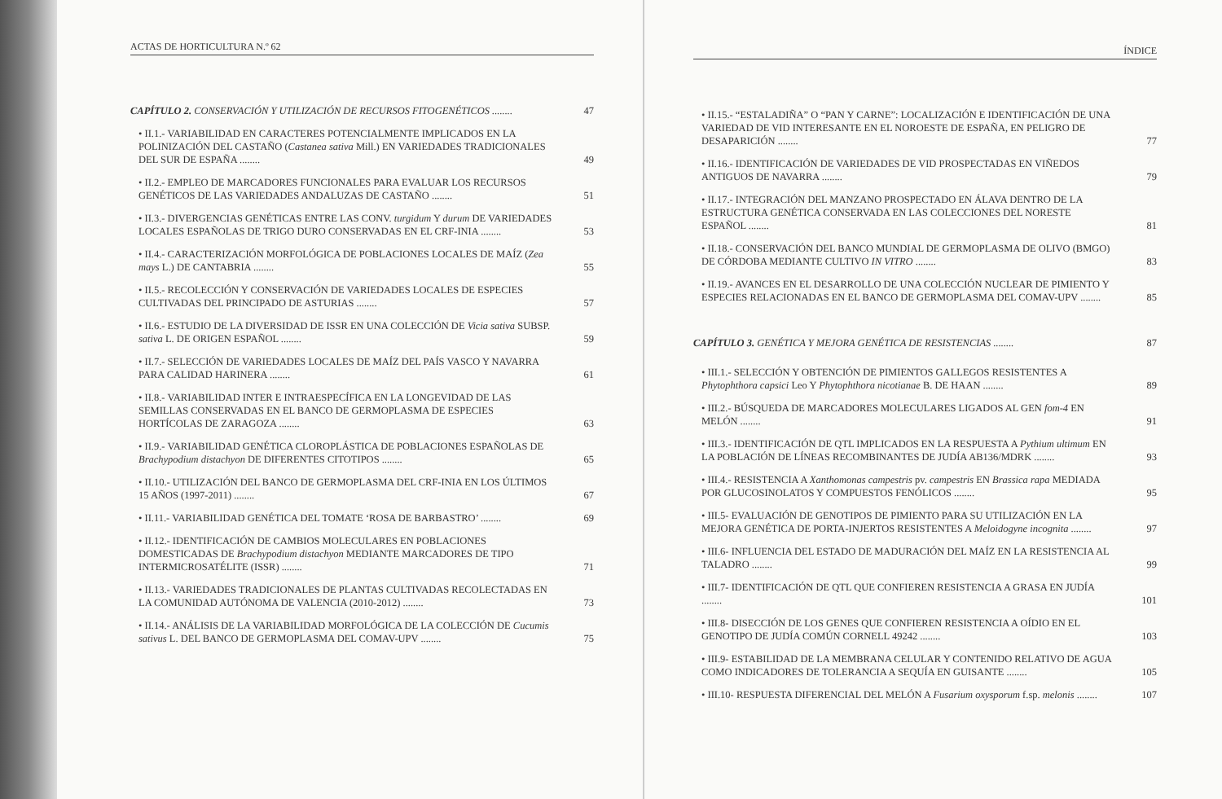ACTAS DE HORTICULTURA N.º 62
CAPÍTULO 2. CONSERVACIÓN Y UTILIZACIÓN DE RECURSOS FITOGENÉTICOS ........
47
• II.1.- VARIABILIDAD EN CARACTERES POTENCIALMENTE IMPLICADOS EN LA POLINIZACIÓN DEL CASTAÑO (Castanea sativa Mill.) EN VARIEDADES TRADICIONALES DEL SUR DE ESPAÑA ........
49
• II.2.- EMPLEO DE MARCADORES FUNCIONALES PARA EVALUAR LOS RECURSOS GENÉTICOS DE LAS VARIEDADES ANDALUZAS DE CASTAÑO ........
51
• II.3.- DIVERGENCIAS GENÉTICAS ENTRE LAS CONV. turgidum Y durum DE VARIEDADES LOCALES ESPAÑOLAS DE TRIGO DURO CONSERVADAS EN EL CRF-INIA ........
53
• II.4.- CARACTERIZACIÓN MORFOLÓGICA DE POBLACIONES LOCALES DE MAÍZ (Zea mays L.) DE CANTABRIA ........
55
• II.5.- RECOLECCIÓN Y CONSERVACIÓN DE VARIEDADES LOCALES DE ESPECIES CULTIVADAS DEL PRINCIPADO DE ASTURIAS ........
57
• II.6.- ESTUDIO DE LA DIVERSIDAD DE ISSR EN UNA COLECCIÓN DE Vicia sativa SUBSP. sativa L. DE ORIGEN ESPAÑOL ........
59
• II.7.- SELECCIÓN DE VARIEDADES LOCALES DE MAÍZ DEL PAÍS VASCO Y NAVARRA PARA CALIDAD HARINERA ........
61
• II.8.- VARIABILIDAD INTER E INTRAESPECÍFICA EN LA LONGEVIDAD DE LAS SEMILLAS CONSERVADAS EN EL BANCO DE GERMOPLASMA DE ESPECIES HORTÍCOLAS DE ZARAGOZA ........
63
• II.9.- VARIABILIDAD GENÉTICA CLOROPLÁSTICA DE POBLACIONES ESPAÑOLAS DE Brachypodium distachyon DE DIFERENTES CITOTIPOS ........
65
• II.10.- UTILIZACIÓN DEL BANCO DE GERMOPLASMA DEL CRF-INIA EN LOS ÚLTIMOS 15 AÑOS (1997-2011) ........
67
• II.11.- VARIABILIDAD GENÉTICA DEL TOMATE ‘ROSA DE BARBASTRO’ ........
69
• II.12.- IDENTIFICACIÓN DE CAMBIOS MOLECULARES EN POBLACIONES DOMESTICADAS DE Brachypodium distachyon MEDIANTE MARCADORES DE TIPO INTERMICROSATÉLITE (ISSR) ........
71
• II.13.- VARIEDADES TRADICIONALES DE PLANTAS CULTIVADAS RECOLECTADAS EN LA COMUNIDAD AUTÓNOMA DE VALENCIA (2010-2012) ........
73
• II.14.- ANÁLISIS DE LA VARIABILIDAD MORFOLÓGICA DE LA COLECCIÓN DE Cucumis sativus L. DEL BANCO DE GERMOPLASMA DEL COMAV-UPV ........
75
ÍNDICE
• II.15.- “ESTALADIÑA” O “PAN Y CARNE”: LOCALIZACIÓN E IDENTIFICACIÓN DE UNA VARIEDAD DE VID INTERESANTE EN EL NOROESTE DE ESPAÑA, EN PELIGRO DE DESAPARICIÓN ........
77
• II.16.- IDENTIFICACIÓN DE VARIEDADES DE VID PROSPECTADAS EN VIÑEDOS ANTIGUOS DE NAVARRA ........
79
• II.17.- INTEGRACIÓN DEL MANZANO PROSPECTADO EN ÁLAVA DENTRO DE LA ESTRUCTURA GENÉTICA CONSERVADA EN LAS COLECCIONES DEL NORESTE ESPAÑOL ........
81
• II.18.- CONSERVACIÓN DEL BANCO MUNDIAL DE GERMOPLASMA DE OLIVO (BMGO) DE CÓRDOBA MEDIANTE CULTIVO IN VITRO ........
83
• II.19.- AVANCES EN EL DESARROLLO DE UNA COLECCIÓN NUCLEAR DE PIMIENTO Y ESPECIES RELACIONADAS EN EL BANCO DE GERMOPLASMA DEL COMAV-UPV ........
85
CAPÍTULO 3. GENÉTICA Y MEJORA GENÉTICA DE RESISTENCIAS ........
87
• III.1.- SELECCIÓN Y OBTENCIÓN DE PIMIENTOS GALLEGOS RESISTENTES A Phytophthora capsici Leo Y Phytophthora nicotianae B. DE HAAN ........
89
• III.2.- BÚSQUEDA DE MARCADORES MOLECULARES LIGADOS AL GEN fom-4 EN MELÓN ........
91
• III.3.- IDENTIFICACIÓN DE QTL IMPLICADOS EN LA RESPUESTA A Pythium ultimum EN LA POBLACIÓN DE LÍNEAS RECOMBINANTES DE JUDÍA AB136/MDRK ........
93
• III.4.- RESISTENCIA A Xanthomonas campestris pv. campestris EN Brassica rapa MEDIADA POR GLUCOSINOLATOS Y COMPUESTOS FENÓLICOS ........
95
• III.5- EVALUACIÓN DE GENOTIPOS DE PIMIENTO PARA SU UTILIZACIÓN EN LA MEJORA GENÉTICA DE PORTA-INJERTOS RESISTENTES A Meloidogyne incognita ........
97
• III.6- INFLUENCIA DEL ESTADO DE MADURACIÓN DEL MAÍZ EN LA RESISTENCIA AL TALADRO ........
99
• III.7- IDENTIFICACIÓN DE QTL QUE CONFIEREN RESISTENCIA A GRASA EN JUDÍA ........
101
• III.8- DISECCIÓN DE LOS GENES QUE CONFIEREN RESISTENCIA A OÍDIO EN EL GENOTIPO DE JUDÍA COMÚN CORNELL 49242 ........
103
• III.9- ESTABILIDAD DE LA MEMBRANA CELULAR Y CONTENIDO RELATIVO DE AGUA COMO INDICADORES DE TOLERANCIA A SEQUÍA EN GUISANTE ........
105
• III.10- RESPUESTA DIFERENCIAL DEL MELÓN A Fusarium oxysporum f.sp. melonis ........
107